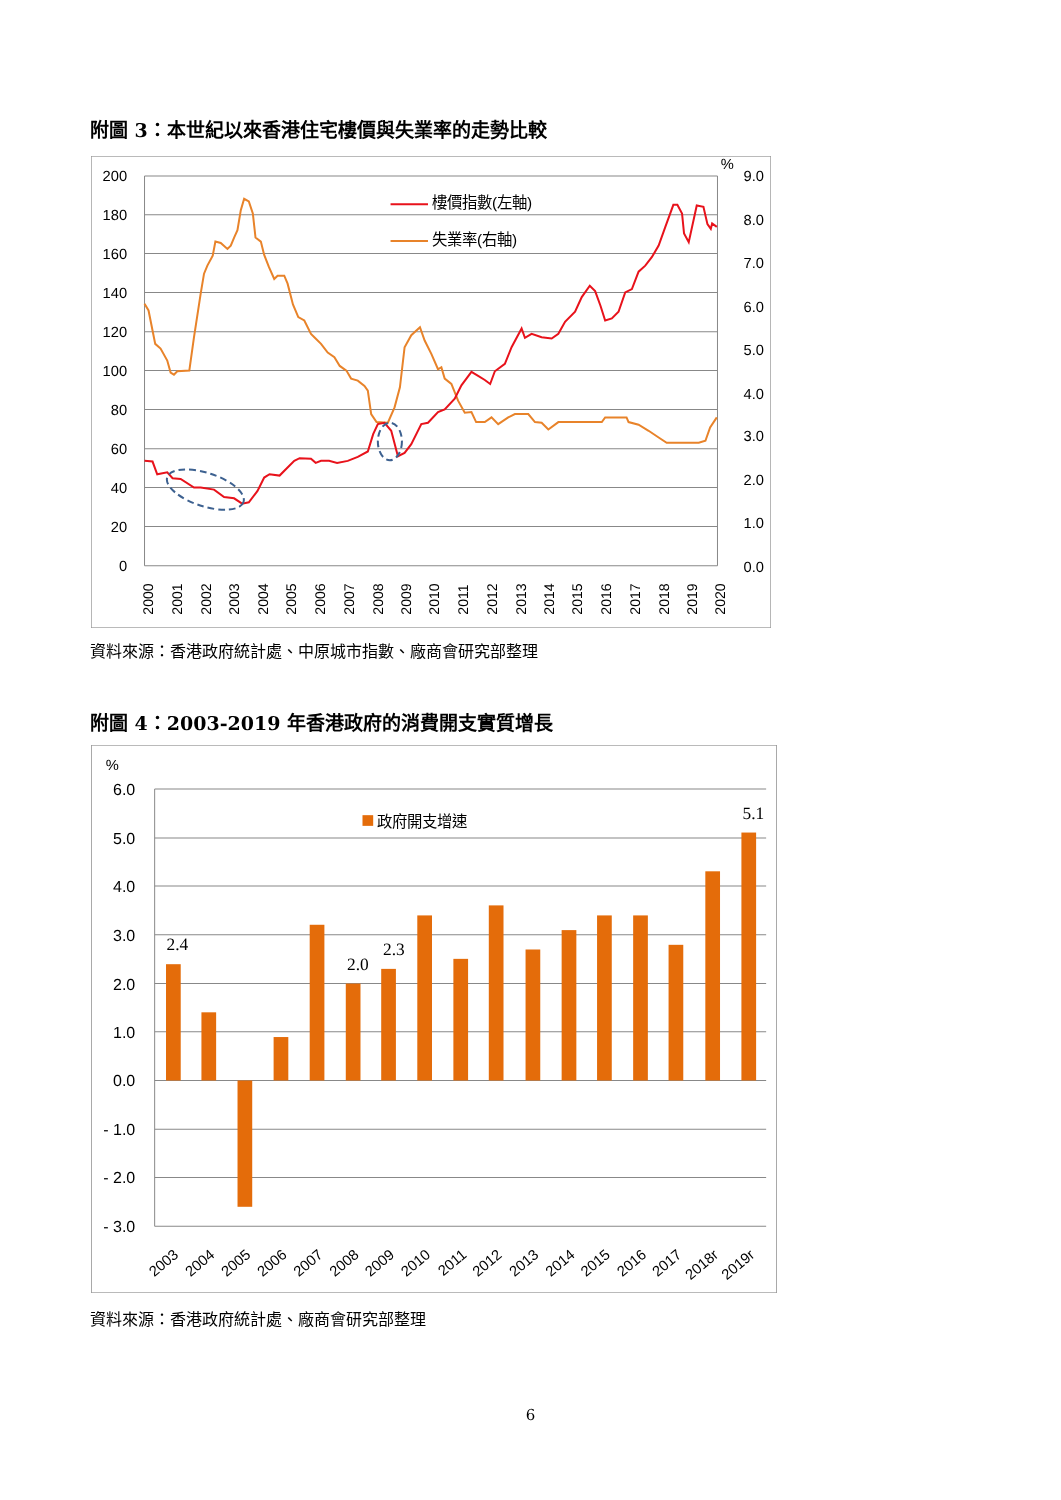附圖 3：本世紀以來香港住宅樓價與失業率的走勢比較
200
180
160
140
120
100
80
60
40
20
0
%
9.0
8.0
7.0
6.0
5.0
4.0
3.0
2.0
1.0
0.0
2000
2001
2002
2003
2004
2005
2006
2007
2008
2009
2010
2011
2012
2013
2014
2015
2016
2017
2018
2019
2020
樓價指數(左軸)
失業率(右軸)
資料來源：香港政府統計處、中原城市指數、廠商會研究部整理
附圖 4：2003-2019 年香港政府的消費開支實質增長
6.0
5.0
4.0
3.0
2.0
1.0
0.0
- 1.0
- 2.0
- 3.0
%
政府開支增速
2.4
2.0
2.3
5.1
2003
2004
2005
2006
2007
2008
2009
2010
2011
2012
2013
2014
2015
2016
2017
2018r
2019r
資料來源：香港政府統計處、廠商會研究部整理
6